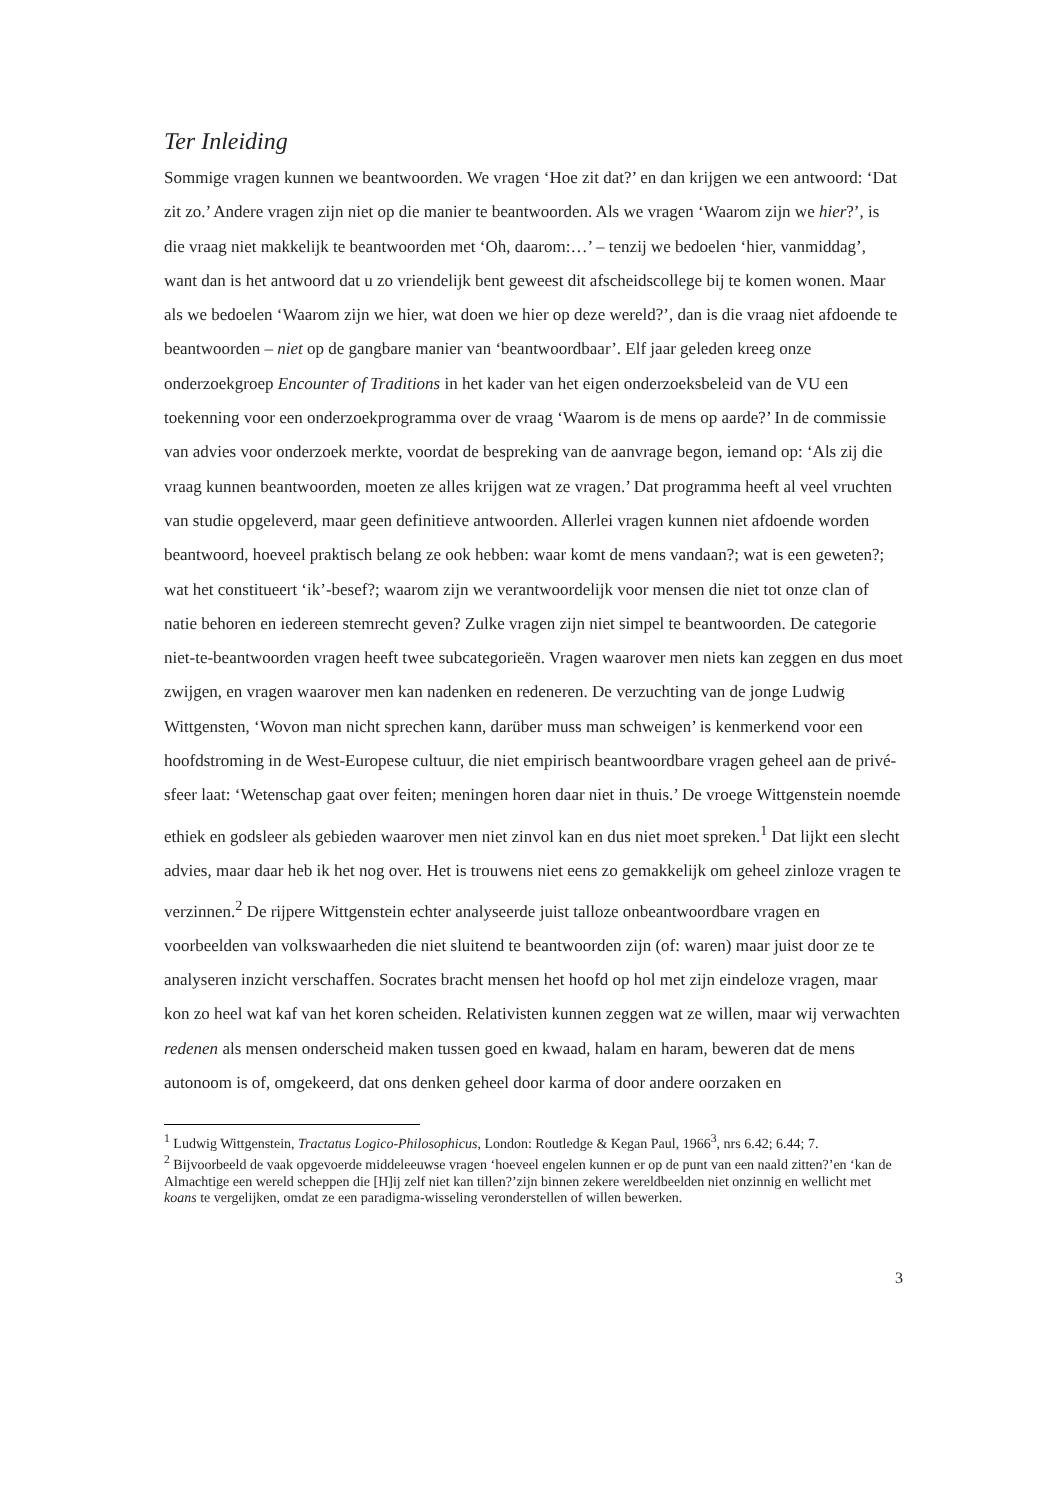Ter Inleiding
Sommige vragen kunnen we beantwoorden. We vragen ‘Hoe zit dat?’ en dan krijgen we een antwoord: ‘Dat zit zo.’ Andere vragen zijn niet op die manier te beantwoorden. Als we vragen ‘Waarom zijn we hier?’, is die vraag niet makkelijk te beantwoorden met ‘Oh, daarom:…’ – tenzij we bedoelen ‘hier, vanmiddag’, want dan is het antwoord dat u zo vriendelijk bent geweest dit afscheidscollege bij te komen wonen. Maar als we bedoelen ‘Waarom zijn we hier, wat doen we hier op deze wereld?’, dan is die vraag niet afdoende te beantwoorden – niet op de gangbare manier van ‘beantwoordbaar’. Elf jaar geleden kreeg onze onderzoekgroep Encounter of Traditions in het kader van het eigen onderzoeksbeleid van de VU een toekenning voor een onderzoekprogramma over de vraag ‘Waarom is de mens op aarde?’ In de commissie van advies voor onderzoek merkte, voordat de bespreking van de aanvrage begon, iemand op: ‘Als zij die vraag kunnen beantwoorden, moeten ze alles krijgen wat ze vragen.’ Dat programma heeft al veel vruchten van studie opgeleverd, maar geen definitieve antwoorden. Allerlei vragen kunnen niet afdoende worden beantwoord, hoeveel praktisch belang ze ook hebben: waar komt de mens vandaan?; wat is een geweten?; wat het constitueert ‘ik’-besef?; waarom zijn we verantwoordelijk voor mensen die niet tot onze clan of natie behoren en iedereen stemrecht geven? Zulke vragen zijn niet simpel te beantwoorden. De categorie niet-te-beantwoorden vragen heeft twee subcategorieën. Vragen waarover men niets kan zeggen en dus moet zwijgen, en vragen waarover men kan nadenken en redeneren. De verzuchting van de jonge Ludwig Wittgensten, ‘Wovon man nicht sprechen kann, darüber muss man schweigen’ is kenmerkend voor een hoofdstroming in de West-Europese cultuur, die niet empirisch beantwoordbare vragen geheel aan de privé-sfeer laat: ‘Wetenschap gaat over feiten; meningen horen daar niet in thuis.’ De vroege Wittgenstein noemde ethiek en godsleer als gebieden waarover men niet zinvol kan en dus niet moet spreken.<sup>1</sup> Dat lijkt een slecht advies, maar daar heb ik het nog over. Het is trouwens niet eens zo gemakkelijk om geheel zinloze vragen te verzinnen.<sup>2</sup> De rijpere Wittgenstein echter analyseerde juist talloze onbeantwoordbare vragen en voorbeelden van volkswaarheden die niet sluitend te beantwoorden zijn (of: waren) maar juist door ze te analyseren inzicht verschaffen. Socrates bracht mensen het hoofd op hol met zijn eindeloze vragen, maar kon zo heel wat kaf van het koren scheiden. Relativisten kunnen zeggen wat ze willen, maar wij verwachten redenen als mensen onderscheid maken tussen goed en kwaad, halam en haram, beweren dat de mens autonoom is of, omgekeerd, dat ons denken geheel door karma of door andere oorzaken en
<sup>1</sup> Ludwig Wittgenstein, Tractatus Logico-Philosophicus, London: Routledge & Kegan Paul, 1966<sup>3</sup>, nrs 6.42; 6.44; 7.
<sup>2</sup> Bijvoorbeeld de vaak opgevoerde middeleeuwse vragen ‘hoeveel engelen kunnen er op de punt van een naald zitten?’en ‘kan de Almachtige een wereld scheppen die [H]ij zelf niet kan tillen?’zijn binnen zekere wereldbeelden niet onzinnig en wellicht met koans te vergelijken, omdat ze een paradigma-wisseling veronderstellen of willen bewerken.
3